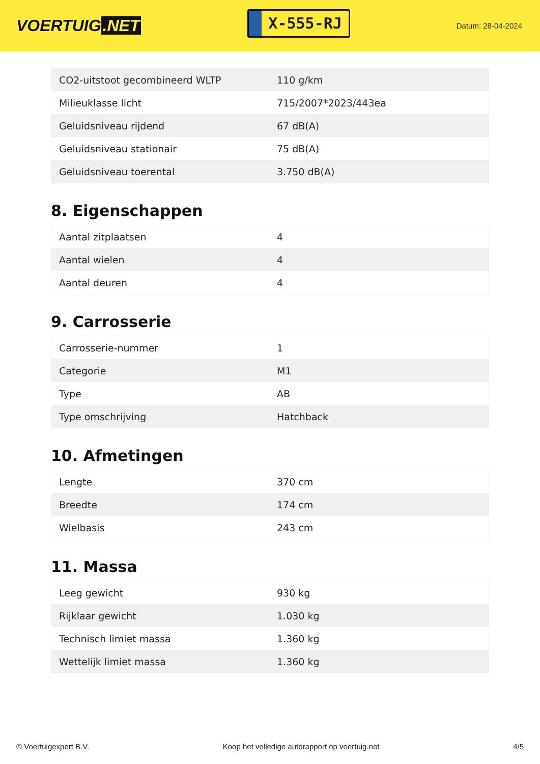VOERTUIG.NET
X-555-RJ
Datum: 28-04-2024
| CO2-uitstoot gecombineerd WLTP | 110 g/km |
| Milieuklasse licht | 715/2007*2023/443ea |
| Geluidsniveau rijdend | 67 dB(A) |
| Geluidsniveau stationair | 75 dB(A) |
| Geluidsniveau toerental | 3.750 dB(A) |
8. Eigenschappen
| Aantal zitplaatsen | 4 |
| Aantal wielen | 4 |
| Aantal deuren | 4 |
9. Carrosserie
| Carrosserie-nummer | 1 |
| Categorie | M1 |
| Type | AB |
| Type omschrijving | Hatchback |
10. Afmetingen
| Lengte | 370 cm |
| Breedte | 174 cm |
| Wielbasis | 243 cm |
11. Massa
| Leeg gewicht | 930 kg |
| Rijklaar gewicht | 1.030 kg |
| Technisch limiet massa | 1.360 kg |
| Wettelijk limiet massa | 1.360 kg |
© Voertuigexpert B.V. Koop het volledige autorapport op voertuig.net 4/5